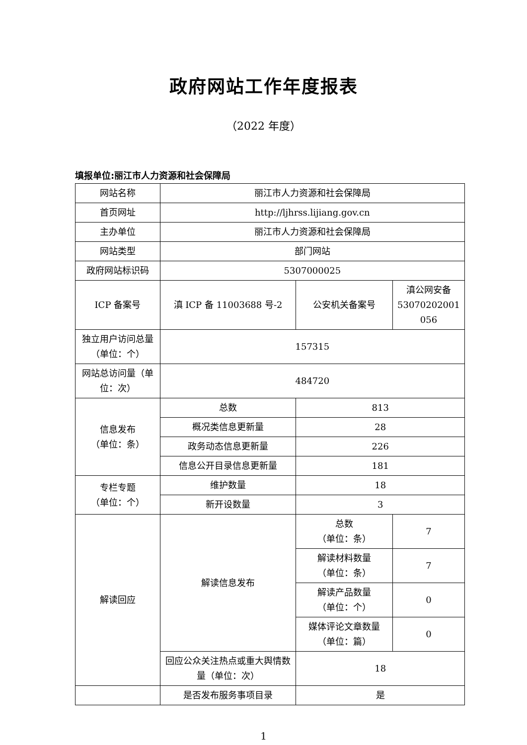政府网站工作年度报表
（2022 年度）
填报单位:丽江市人力资源和社会保障局
| 网站名称 | 丽江市人力资源和社会保障局 | | |
| 首页网址 | http://ljhrss.lijiang.gov.cn | | |
| 主办单位 | 丽江市人力资源和社会保障局 | | |
| 网站类型 | 部门网站 | | |
| 政府网站标识码 | 5307000025 | | |
| ICP 备案号 | 滇 ICP 备 11003688 号-2 | 公安机关备案号 | 滇公网安备 53070202001 056 |
| 独立用户访问总量（单位：个） | 157315 | | |
| 网站总访问量（单位：次） | 484720 | | |
| 信息发布 （单位：条） | 总数 | 813 | |
| | 概况类信息更新量 | 28 | |
| | 政务动态信息更新量 | 226 | |
| | 信息公开目录信息更新量 | 181 | |
| 专栏专题 （单位：个） | 维护数量 | 18 | |
| | 新开设数量 | 3 | |
| 解读回应 | 解读信息发布 | 总数 （单位：条） | 7 |
| | | 解读材料数量 （单位：条） | 7 |
| | | 解读产品数量 （单位：个） | 0 |
| | | 媒体评论文章数量 （单位：篇） | 0 |
| | 回应公众关注热点或重大舆情数量（单位：次） | 18 | |
| | 是否发布服务事项目录 | 是 | |
1